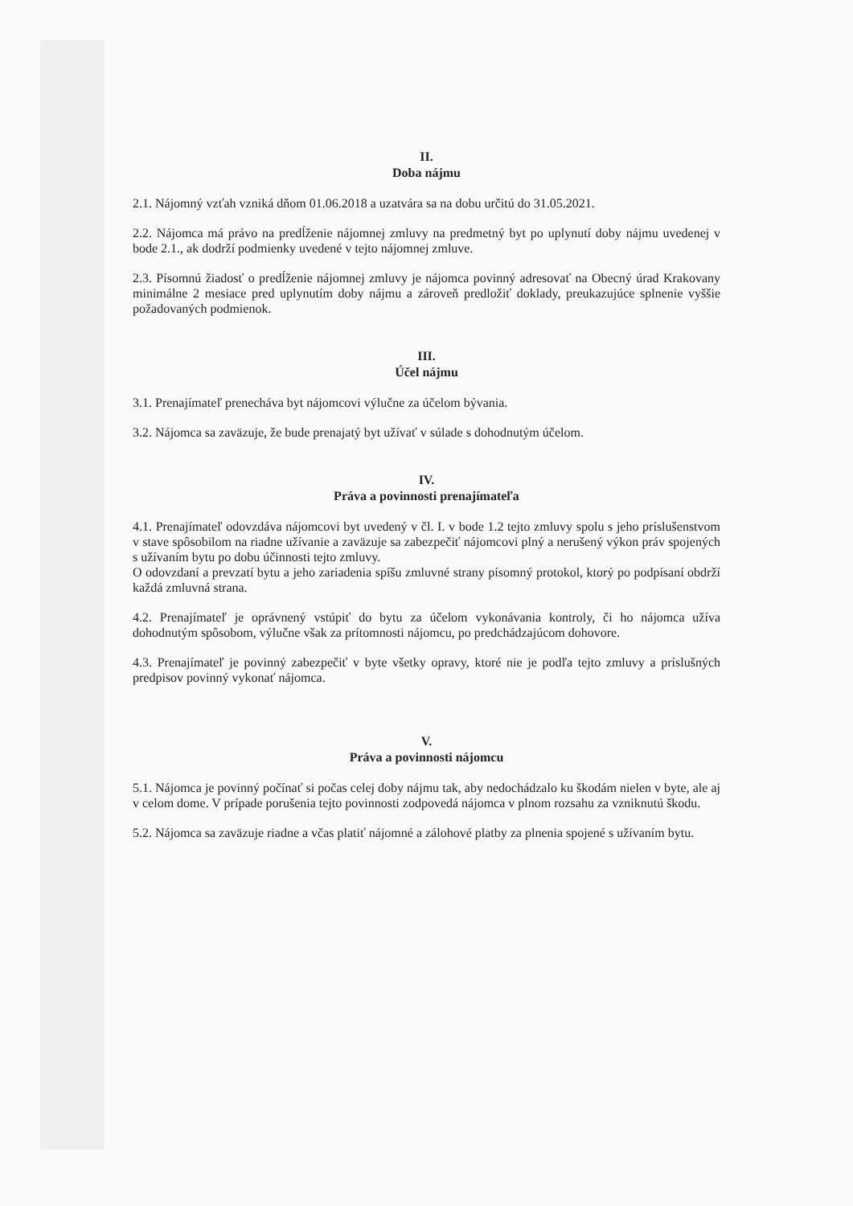II.
Doba nájmu
2.1. Nájomný vzťah vzniká dňom 01.06.2018 a uzatvára sa na dobu určitú do 31.05.2021.
2.2. Nájomca má právo na predĺženie nájomnej zmluvy na predmetný byt po uplynutí doby nájmu uvedenej v bode 2.1., ak dodrží podmienky uvedené v tejto nájomnej zmluve.
2.3. Písomnú žiadosť o predĺženie nájomnej zmluvy je nájomca povinný adresovať na Obecný úrad Krakovany minimálne 2 mesiace pred uplynutím doby nájmu a zároveň predložiť doklady, preukazujúce splnenie vyššie požadovaných podmienok.
III.
Účel nájmu
3.1. Prenajímateľ prenecháva byt nájomcovi výlučne za účelom bývania.
3.2. Nájomca sa zaväzuje, že bude prenajatý byt užívať v súlade s dohodnutým účelom.
IV.
Práva a povinnosti prenajímateľa
4.1. Prenajímateľ odovzdáva nájomcovi byt uvedený v čl. I. v bode 1.2 tejto zmluvy spolu s jeho príslušenstvom v stave spôsobilom na riadne užívanie a zaväzuje sa zabezpečiť nájomcovi plný a nerušený výkon práv spojených s užívaním bytu po dobu účinnosti tejto zmluvy.
O odovzdaní a prevzatí bytu a jeho zariadenia spíšu zmluvné strany písomný protokol, ktorý po podpísaní obdrží každá zmluvná strana.
4.2. Prenajímateľ je oprávnený vstúpiť do bytu za účelom vykonávania kontroly, či ho nájomca užíva dohodnutým spôsobom, výlučne však za prítomnosti nájomcu, po predchádzajúcom dohovore.
4.3. Prenajímateľ je povinný zabezpečiť v byte všetky opravy, ktoré nie je podľa tejto zmluvy a príslušných predpisov povinný vykonať nájomca.
V.
Práva a povinnosti nájomcu
5.1. Nájomca je povinný počínať si počas celej doby nájmu tak, aby nedochádzalo ku škodám nielen v byte, ale aj v celom dome. V prípade porušenia tejto povinnosti zodpovedá nájomca v plnom rozsahu za vzniknutú škodu.
5.2. Nájomca sa zaväzuje riadne a včas platiť nájomné a zálohové platby za plnenia spojené s užívaním bytu.